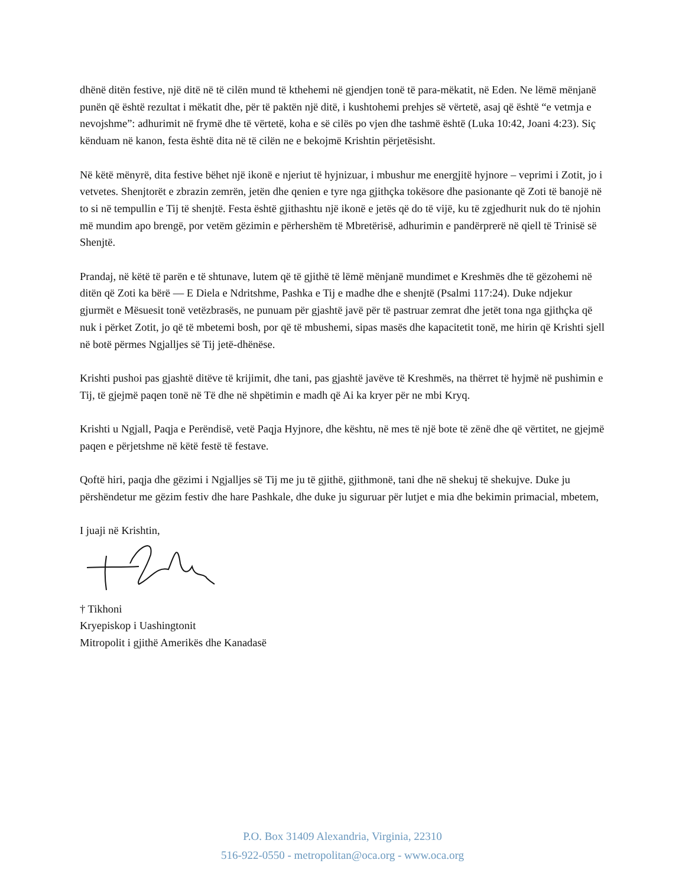dhënë ditën festive, një ditë në të cilën mund të kthehemi në gjendjen tonë të para-mëkatit, në Eden. Ne lëmë mënjanë punën që është rezultat i mëkatit dhe, për të paktën një ditë, i kushtohemi prehjes së vërtetë, asaj që është “e vetmja e nevojshme”: adhurimit në frymë dhe të vërtetë, koha e së cilës po vjen dhe tashmë është (Luka 10:42, Joani 4:23). Siç kënduam në kanon, festa është dita në të cilën ne e bekojmë Krishtin përjetësisht.
Në këtë mënyrë, dita festive bëhet një ikonë e njeriut të hyjnizuar, i mbushur me energjitë hyjnore – veprimi i Zotit, jo i vetvetes. Shenjtorët e zbrazin zemrën, jetën dhe qenien e tyre nga gjithçka tokësore dhe pasionante që Zoti të banojë në to si në tempullin e Tij të shenjtë. Festa është gjithashtu një ikonë e jetës që do të vijë, ku të zgjedhurit nuk do të njohin më mundim apo brengë, por vetëm gëzimin e përhershëm të Mbretërisë, adhurimin e pandërprerë në qiell të Trinisë së Shenjtë.
Prandaj, në këtë të parën e të shtunave, lutem që të gjithë të lëmë mënjanë mundimet e Kreshmës dhe të gëzohemi në ditën që Zoti ka bërë — E Diela e Ndritshme, Pashka e Tij e madhe dhe e shenjtë (Psalmi 117:24). Duke ndjekur gjurmët e Mësuesit tonë vetëzbrasës, ne punuam për gjashtë javë për të pastruar zemrat dhe jetët tona nga gjithçka që nuk i përket Zotit, jo që të mbetemi bosh, por që të mbushemi, sipas masës dhe kapacitetit tonë, me hirin që Krishti sjell në botë përmes Ngjalljes së Tij jetë-dhënëse.
Krishti pushoi pas gjashtë ditëve të krijimit, dhe tani, pas gjashtë javëve të Kreshmës, na thërret të hyjmë në pushimin e Tij, të gjejmë paqen tonë në Të dhe në shpëtimin e madh që Ai ka kryer për ne mbi Kryq.
Krishti u Ngjall, Paqja e Perëndisë, vetë Paqja Hyjnore, dhe kështu, në mes të një bote të zënë dhe që vërtitet, ne gjejmë paqen e përjetshme në këtë festë të festave.
Qoftë hiri, paqja dhe gëzimi i Ngjalljes së Tij me ju të gjithë, gjithmonë, tani dhe në shekuj të shekujve. Duke ju përshëndetur me gëzim festiv dhe hare Pashkale, dhe duke ju siguruar për lutjet e mia dhe bekimin primacial, mbetem,
I juaji në Krishtin,
† Tikhoni
Kryepiskop i Uashingtonit
Mitropolit i gjithë Amerikës dhe Kanadasë
P.O. Box 31409 Alexandria, Virginia, 22310
516-922-0550 - metropolitan@oca.org - www.oca.org